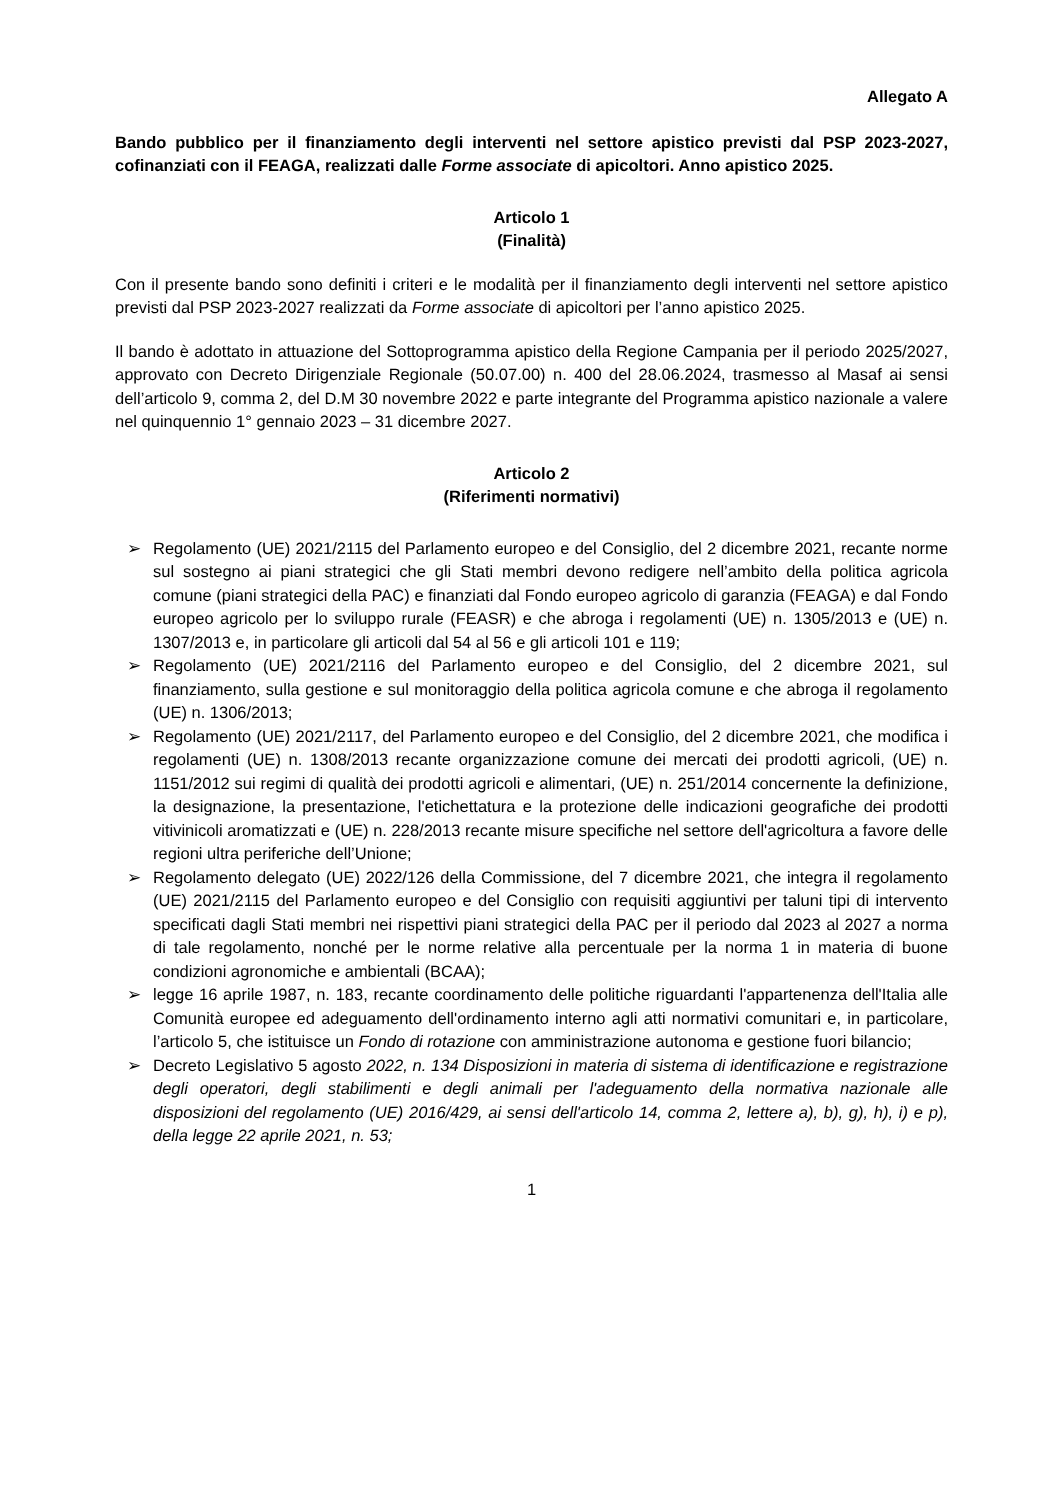Allegato A
Bando pubblico per il finanziamento degli interventi nel settore apistico previsti dal PSP 2023-2027, cofinanziati con il FEAGA, realizzati dalle Forme associate di apicoltori. Anno apistico 2025.
Articolo 1
(Finalità)
Con il presente bando sono definiti i criteri e le modalità per il finanziamento degli interventi nel settore apistico previsti dal PSP 2023-2027 realizzati da Forme associate di apicoltori per l’anno apistico 2025.
Il bando è adottato in attuazione del Sottoprogramma apistico della Regione Campania per il periodo 2025/2027, approvato con Decreto Dirigenziale Regionale (50.07.00) n. 400 del 28.06.2024, trasmesso al Masaf ai sensi dell’articolo 9, comma 2, del D.M 30 novembre 2022 e parte integrante del Programma apistico nazionale a valere nel quinquennio 1° gennaio 2023 – 31 dicembre 2027.
Articolo 2
(Riferimenti normativi)
➢ Regolamento (UE) 2021/2115 del Parlamento europeo e del Consiglio, del 2 dicembre 2021, recante norme sul sostegno ai piani strategici che gli Stati membri devono redigere nell’ambito della politica agricola comune (piani strategici della PAC) e finanziati dal Fondo europeo agricolo di garanzia (FEAGA) e dal Fondo europeo agricolo per lo sviluppo rurale (FEASR) e che abroga i regolamenti (UE) n. 1305/2013 e (UE) n. 1307/2013 e, in particolare gli articoli dal 54 al 56 e gli articoli 101 e 119;
➢ Regolamento (UE) 2021/2116 del Parlamento europeo e del Consiglio, del 2 dicembre 2021, sul finanziamento, sulla gestione e sul monitoraggio della politica agricola comune e che abroga il regolamento (UE) n. 1306/2013;
➢ Regolamento (UE) 2021/2117, del Parlamento europeo e del Consiglio, del 2 dicembre 2021, che modifica i regolamenti (UE) n. 1308/2013 recante organizzazione comune dei mercati dei prodotti agricoli, (UE) n. 1151/2012 sui regimi di qualità dei prodotti agricoli e alimentari, (UE) n. 251/2014 concernente la definizione, la designazione, la presentazione, l'etichettatura e la protezione delle indicazioni geografiche dei prodotti vitivinicoli aromatizzati e (UE) n. 228/2013 recante misure specifiche nel settore dell'agricoltura a favore delle regioni ultra periferiche dell’Unione;
➢ Regolamento delegato (UE) 2022/126 della Commissione, del 7 dicembre 2021, che integra il regolamento (UE) 2021/2115 del Parlamento europeo e del Consiglio con requisiti aggiuntivi per taluni tipi di intervento specificati dagli Stati membri nei rispettivi piani strategici della PAC per il periodo dal 2023 al 2027 a norma di tale regolamento, nonché per le norme relative alla percentuale per la norma 1 in materia di buone condizioni agronomiche e ambientali (BCAA);
➢ legge 16 aprile 1987, n. 183, recante coordinamento delle politiche riguardanti l'appartenenza dell'Italia alle Comunità europee ed adeguamento dell'ordinamento interno agli atti normativi comunitari e, in particolare, l’articolo 5, che istituisce un Fondo di rotazione con amministrazione autonoma e gestione fuori bilancio;
➢ Decreto Legislativo 5 agosto 2022, n. 134 Disposizioni in materia di sistema di identificazione e registrazione degli operatori, degli stabilimenti e degli animali per l'adeguamento della normativa nazionale alle disposizioni del regolamento (UE) 2016/429, ai sensi dell'articolo 14, comma 2, lettere a), b), g), h), i) e p), della legge 22 aprile 2021, n. 53;
1